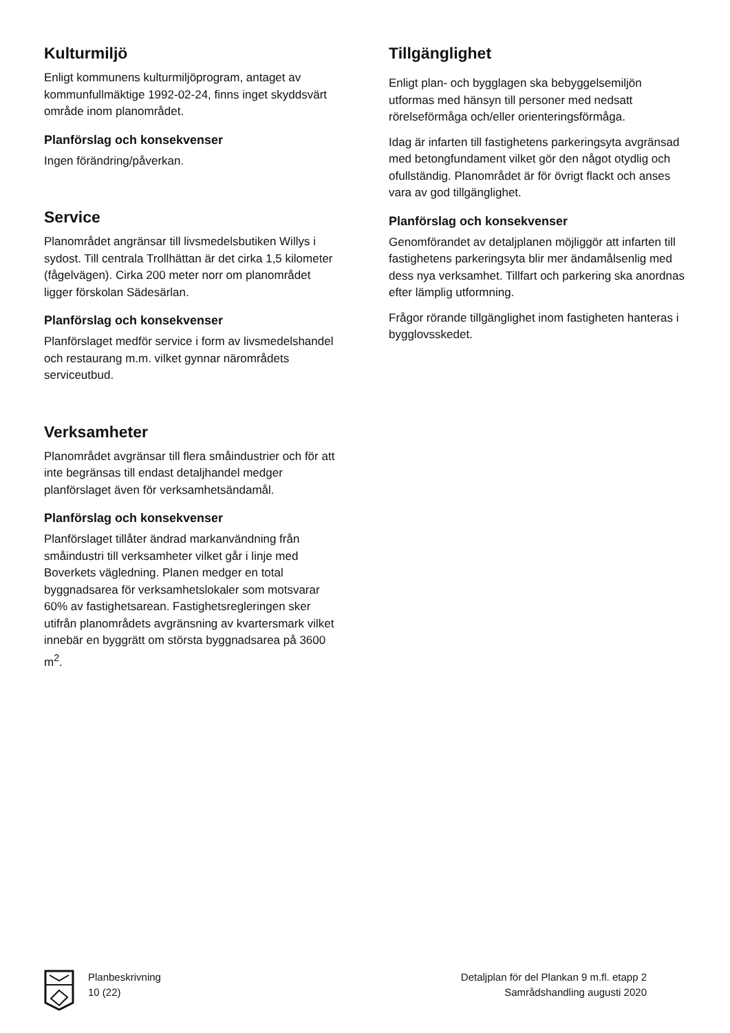Kulturmiljö
Enligt kommunens kulturmiljöprogram, antaget av kommunfullmäktige 1992-02-24, finns inget skyddsvärt område inom planområdet.
Planförslag och konsekvenser
Ingen förändring/påverkan.
Service
Planområdet angränsar till livsmedelsbutiken Willys i sydost. Till centrala Trollhättan är det cirka 1,5 kilometer (fågelvägen). Cirka 200 meter norr om planområdet ligger förskolan Sädesärlan.
Planförslag och konsekvenser
Planförslaget medför service i form av livsmedelshandel och restaurang m.m. vilket gynnar närområdets serviceutbud.
Verksamheter
Planområdet avgränsar till flera småindustrier och för att inte begränsas till endast detaljhandel medger planförslaget även för verksamhetsändamål.
Planförslag och konsekvenser
Planförslaget tillåter ändrad markanvändning från småindustri till verksamheter vilket går i linje med Boverkets vägledning. Planen medger en total byggnadsarea för verksamhetslokaler som motsvarar 60% av fastighetsarean. Fastighetsregleringen sker utifrån planområdets avgränsning av kvartersmark vilket innebär en byggrätt om största byggnadsarea på 3600 m<sup>2</sup>.
Tillgänglighet
Enligt plan- och bygglagen ska bebyggelsemiljön utformas med hänsyn till personer med nedsatt rörelseförmåga och/eller orienteringsförmåga.
Idag är infarten till fastighetens parkeringsyta avgränsad med betongfundament vilket gör den något otydlig och ofullständig. Planområdet är för övrigt flackt och anses vara av god tillgänglighet.
Planförslag och konsekvenser
Genomförandet av detaljplanen möjliggör att infarten till fastighetens parkeringsyta blir mer ändamålsenlig med dess nya verksamhet. Tillfart och parkering ska anordnas efter lämplig utformning.
Frågor rörande tillgänglighet inom fastigheten hanteras i bygglovsskedet.
Planbeskrivning
10 (22)
Detaljplan för del Plankan 9 m.fl. etapp 2
Samrådshandling augusti 2020